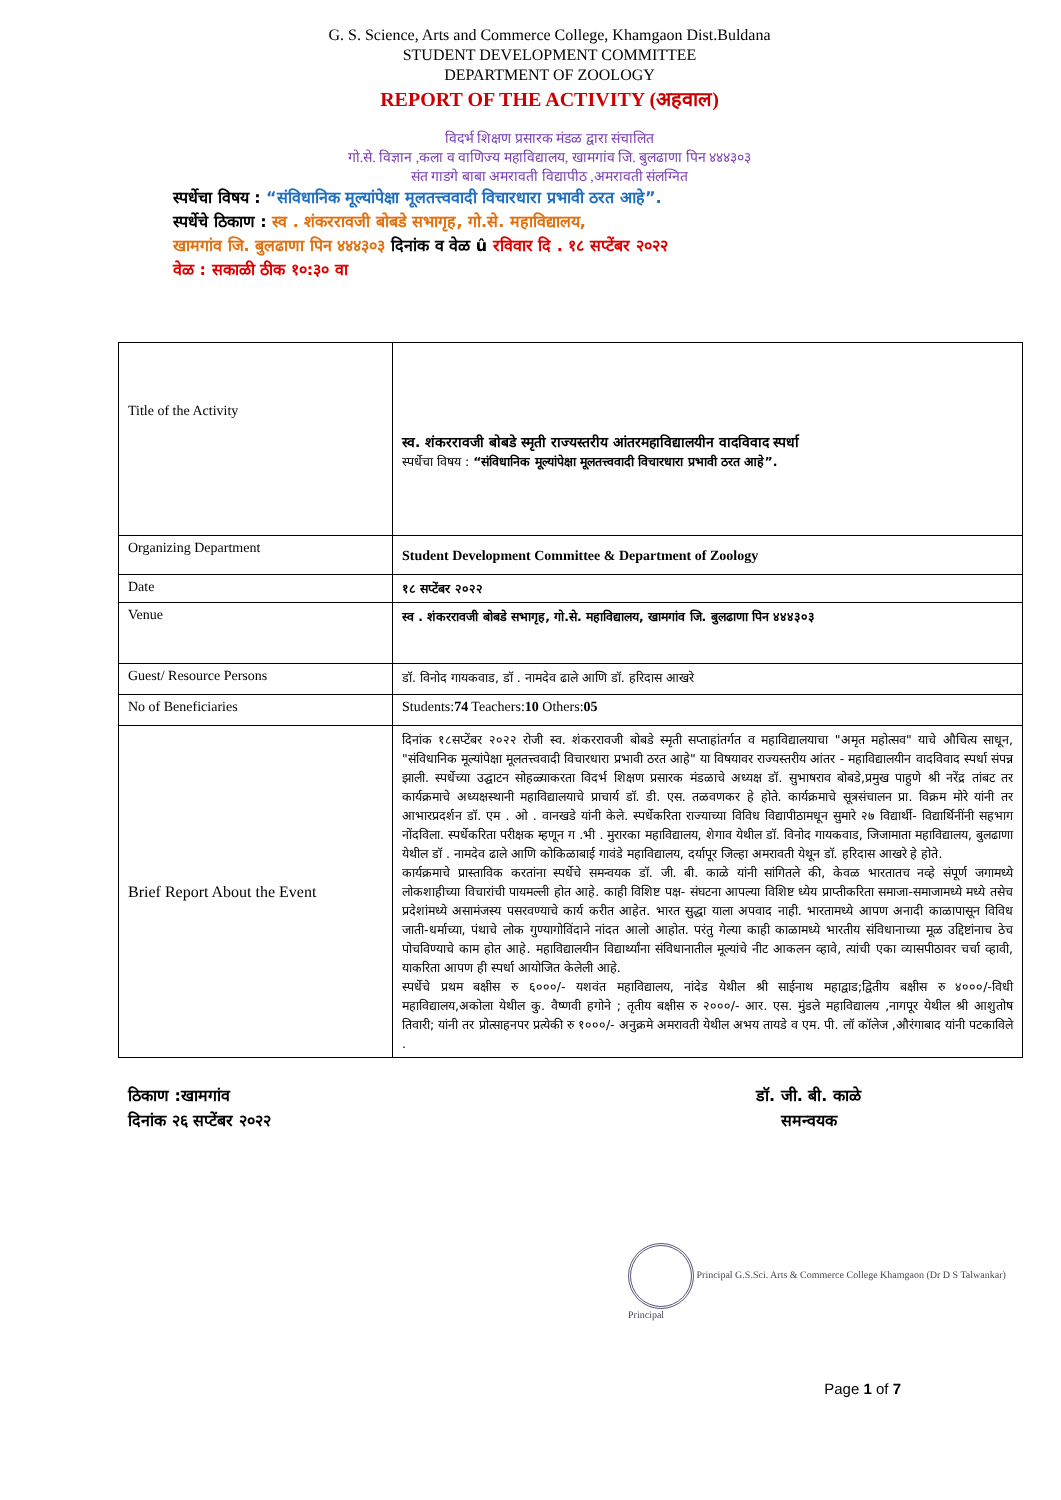G. S. Science, Arts and Commerce College, Khamgaon Dist.Buldana
STUDENT DEVELOPMENT COMMITTEE
DEPARTMENT OF ZOOLOGY
REPORT OF THE ACTIVITY (अहवाल)
विदर्भ शिक्षण प्रसारक मंडळ द्वारा संचालित
गो.से. विज्ञान ,कला व वाणिज्य महाविद्यालय, खामगांव जि. बुलढाणा पिन ४४४३०३
संत गाडगे बाबा अमरावती विद्यापीठ ,अमरावती संलग्नित
स्पर्धेचा विषय : “संविधानिक मूल्यांपेक्षा मूलतत्त्ववादी विचारधारा प्रभावी ठरत आहे”.
स्पर्धेचे ठिकाण : स्व . शंकररावजी बोबडे सभागृह, गो.से. महाविद्यालय,
खामगांव जि. बुलढाणा पिन ४४४३०३ दिनांक व वेळ û रविवार दि . १८ सप्टेंबर २०२२
वेळ : सकाळी ठीक १०:३० वा
| Title of the Activity | स्व. शंकररावजी बोबडे स्मृती राज्यस्तरीय आंतरमहाविद्यालयीन वादविवाद स्पर्धा स्पर्धेचा विषय : “संविधानिक मूल्यांपेक्षा मूलतत्त्ववादी विचारधारा प्रभावी ठरत आहे”. |
| Organizing Department | Student Development Committee & Department of Zoology |
| Date | १८ सप्टेंबर २०२२ |
| Venue | स्व . शंकररावजी बोबडे सभागृह, गो.से. महाविद्यालय, खामगांव जि. बुलढाणा पिन ४४४३०३ |
| Guest/ Resource Persons | डॉ. विनोद गायकवाड, डॉ . नामदेव ढाले आणि डॉ. हरिदास आखरे |
| No of Beneficiaries | Students: 74 Teachers: 10 Others: 05 |
| Brief Report About the Event | दिनांक १८सप्टेंबर २०२२ रोजी स्व. शंकररावजी बोबडे स्मृती सप्ताहांतर्गत व महाविद्यालयाचा "अमृत महोत्सव" याचे औचित्य साधून, "संविधानिक मूल्यांपेक्षा मूलतत्त्ववादी विचारधारा प्रभावी ठरत आहे" या विषयावर राज्यस्तरीय आंतर - महाविद्यालयीन वादविवाद स्पर्धा संपन्न झाली. स्पर्धेच्या उद्घाटन सोहळ्याकरता विदर्भ शिक्षण प्रसारक मंडळाचे अध्यक्ष डॉ. सुभाषराव बोबडे,प्रमुख पाहुणे श्री नरेंद्र तांबट तर कार्यक्रमाचे अध्यक्षस्थानी महाविद्यालयाचे प्राचार्य डॉ. डी. एस. तळवणकर हे होते. कार्यक्रमाचे सूत्रसंचालन प्रा. विक्रम मोरे यांनी तर आभारप्रदर्शन डॉ. एम . ओ . वानखडे यांनी केले. स्पर्धेकरिता राज्याच्या विविध विद्यापीठामधून सुमारे २७ विद्यार्थी- विद्यार्थिनींनी सहभाग नोंदविला. स्पर्धेकरिता परीक्षक म्हणून ग .भी . मुरारका महाविद्यालय, शेगाव येथील डॉ. विनोद गायकवाड, जिजामाता महाविद्यालय, बुलढाणा येथील डॉ . नामदेव ढाले आणि कोकिळाबाई गावंडे महाविद्यालय, दर्यापूर जिल्हा अमरावती येथून डॉ. हरिदास आखरे हे होते. कार्यक्रमाचे प्रास्ताविक करतांना स्पर्धेचे समन्वयक डॉ. जी. बी. काळे यांनी सांगितले की, केवळ भारतातच नव्हे संपूर्ण जगामध्ये लोकशाहीच्या विचारांची पायमल्ली होत आहे. काही विशिष्ट पक्ष- संघटना आपल्या विशिष्ट ध्येय प्राप्तीकरिता समाजा-समाजामध्ये मध्ये तसेच प्रदेशांमध्ये असामंजस्य पसरवण्याचे कार्य करीत आहेत. भारत सुद्धा याला अपवाद नाही. भारतामध्ये आपण अनादी काळापासून विविध जाती-धर्माच्या, पंथाचे लोक गुण्यागोविंदाने नांदत आलो आहोत. परंतु गेल्या काही काळामध्ये भारतीय संविधानाच्या मूळ उद्दिष्टांनाच ठेच पोचविण्याचे काम होत आहे. महाविद्यालयीन विद्यार्थ्यांना संविधानातील मूल्यांचे नीट आकलन व्हावे, त्यांची एका व्यासपीठावर चर्चा व्हावी, याकरिता आपण ही स्पर्धा आयोजित केलेली आहे. स्पर्धेचे प्रथम बक्षीस रु ६०००/- यशवंत महाविद्यालय, नांदेड येथील श्री साईनाथ महाद्वाड;द्वितीय बक्षीस रु ४०००/-विधी महाविद्यालय,अकोला येथील कु. वैष्णवी हगोने ; तृतीय बक्षीस रु २०००/- आर. एस. मुंडले महाविद्यालय ,नागपूर येथील श्री आशुतोष तिवारी; यांनी तर प्रोत्साहनपर प्रत्येकी रु १०००/- अनुक्रमे अमरावती येथील अभय तायडे व एम. पी. लॉ कॉलेज ,औरंगाबाद यांनी पटकाविले . |
ठिकाण :खामगांव
दिनांक २६ सप्टेंबर २०२२
डॉ. जी. बी. काळे
समन्वयक
Principal G.S.Sci. Arts & Commerce College Khamgaon (Dr D S Talwankar) Principal
Page 1 of 7